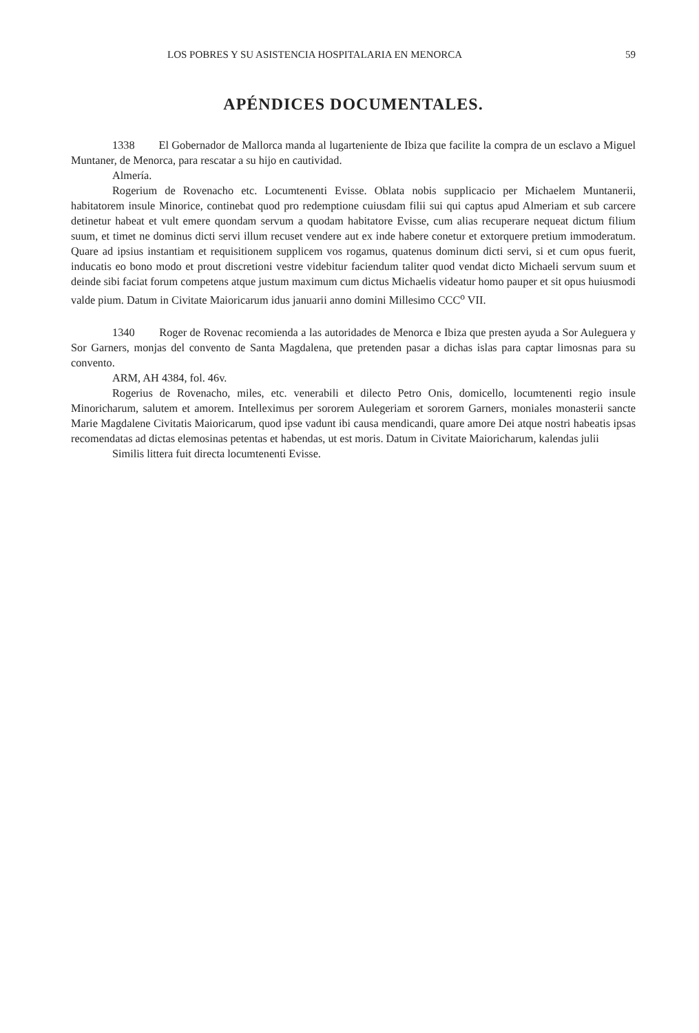LOS POBRES Y SU ASISTENCIA HOSPITALARIA EN MENORCA 59
APÉNDICES DOCUMENTALES.
1338 El Gobernador de Mallorca manda al lugarteniente de Ibiza que facilite la compra de un esclavo a Miguel Muntaner, de Menorca, para rescatar a su hijo en cautividad.
Almería.
Rogerium de Rovenacho etc. Locumtenenti Evisse. Oblata nobis supplicacio per Michaelem Muntanerii, habitatorem insule Minorice, continebat quod pro redemptione cuiusdam filii sui qui captus apud Almeriam et sub carcere detinetur habeat et vult emere quondam servum a quodam habitatore Evisse, cum alias recuperare nequeat dictum filium suum, et timet ne dominus dicti servi illum recuset vendere aut ex inde habere conetur et extorquere pretium immoderatum. Quare ad ipsius instantiam et requisitionem supplicem vos rogamus, quatenus dominum dicti servi, si et cum opus fuerit, inducatis eo bono modo et prout discretioni vestre videbitur faciendum taliter quod vendat dicto Michaeli servum suum et deinde sibi faciat forum competens atque justum maximum cum dictus Michaelis videatur homo pauper et sit opus huiusmodi valde pium. Datum in Civitate Maioricarum idus januarii anno domini Millesimo CCC<sup>o</sup> VII.
1340 Roger de Rovenac recomienda a las autoridades de Menorca e Ibiza que presten ayuda a Sor Auleguera y Sor Garners, monjas del convento de Santa Magdalena, que pretenden pasar a dichas islas para captar limosnas para su convento.
ARM, AH 4384, fol. 46v.
Rogerius de Rovenacho, miles, etc. venerabili et dilecto Petro Onis, domicello, locumtenenti regio insule Minoricharum, salutem et amorem. Intelleximus per sororem Aulegeriam et sororem Garners, moniales monasterii sancte Marie Magdalene Civitatis Maioricarum, quod ipse vadunt ibi causa mendicandi, quare amore Dei atque nostri habeatis ipsas recomendatas ad dictas elemosinas petentas et habendas, ut est moris. Datum in Civitate Maioricharum, kalendas julii
Similis littera fuit directa locumtenenti Evisse.